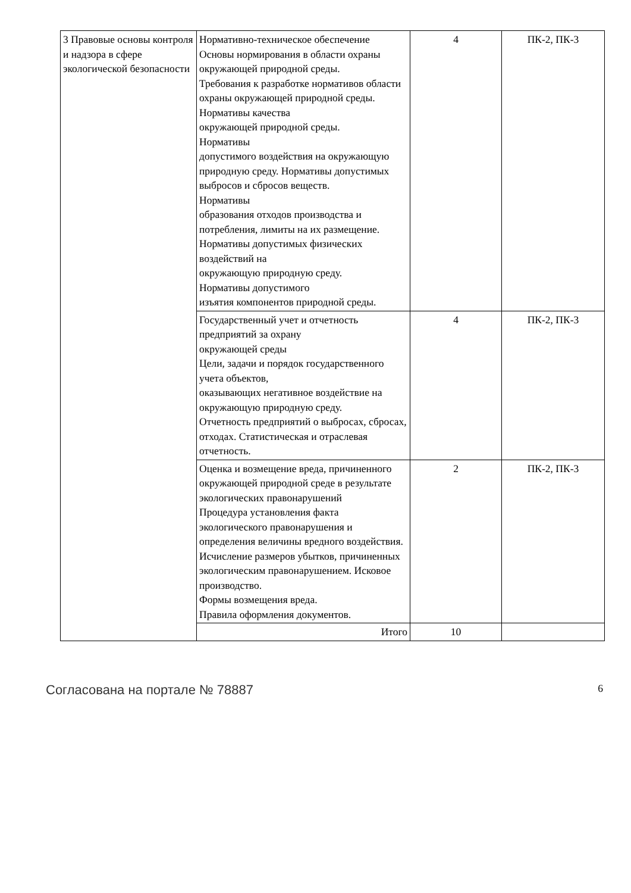| 3 Правовые основы контроля и надзора в сфере экологической безопасности | Нормативно-техническое обеспечение Основы нормирования в области охраны окружающей природной среды. Требования к разработке нормативов области охраны окружающей природной среды. Нормативы качества окружающей природной среды. Нормативы допустимого воздействия на окружающую природную среду. Нормативы допустимых выбросов и сбросов веществ. Нормативы образования отходов производства и потребления, лимиты на их размещение. Нормативы допустимых физических воздействий на окружающую природную среду. Нормативы допустимого изъятия компонентов природной среды. | 4 | ПК-2, ПК-3 |
| | Государственный учет и отчетность предприятий за охрану окружающей среды Цели, задачи и порядок государственного учета объектов, оказывающих негативное воздействие на окружающую природную среду. Отчетность предприятий о выбросах, сбросах, отходах. Статистическая и отраслевая отчетность. | 4 | ПК-2, ПК-3 |
| | Оценка и возмещение вреда, причиненного окружающей природной среде в результате экологических правонарушений Процедура установления факта экологического правонарушения и определения величины вредного воздействия. Исчисление размеров убытков, причиненных экологическим правонарушением. Исковое производство. Формы возмещения вреда. Правила оформления документов. | 2 | ПК-2, ПК-3 |
| | Итого | 10 | |
Согласована на портале № 78887 6